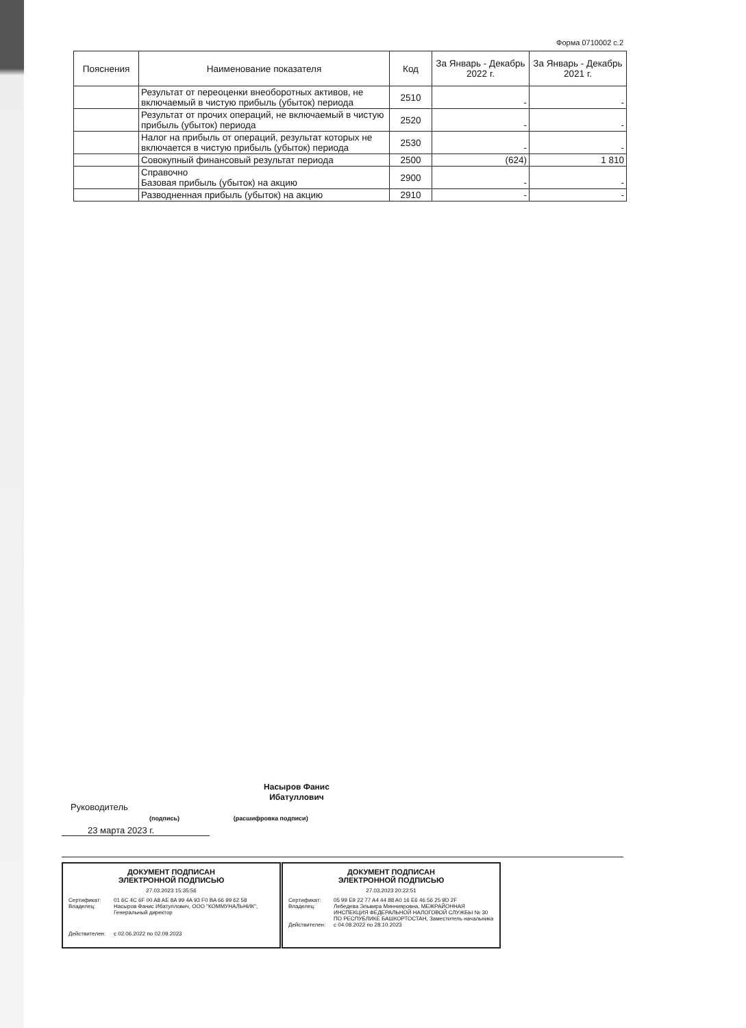Форма 0710002 с.2
| Пояснения | Наименование показателя | Код | За Январь - Декабрь 2022 г. | За Январь - Декабрь 2021 г. |
| --- | --- | --- | --- | --- |
| | Результат от переоценки внеоборотных активов, не включаемый в чистую прибыль (убыток) периода | 2510 | - | - |
| | Результат от прочих операций, не включаемый в чистую прибыль (убыток) периода | 2520 | - | - |
| | Налог на прибыль от операций, результат которых не включается в чистую прибыль (убыток) периода | 2530 | - | - |
| | Совокупный финансовый результат периода | 2500 | (624) | 1 810 |
| | Справочно Базовая прибыль (убыток) на акцию | 2900 | - | - |
| | Разводненная прибыль (убыток) на акцию | 2910 | - | - |
Насыров Фанис Ибатуллович
Руководитель
(подпись) (расшифровка подписи)
23 марта 2023 г.
ДОКУМЕНТ ПОДПИСАН
ЭЛЕКТРОННОЙ ПОДПИСЬЮ
27.03.2023 15:35:56
Сертификат: 01 6C 4C 6F 00 A8 AE 8A 99 4A 93 F0 BA 66 99 62 58
Владелец: Насыров Фанис Ибатуллович, ООО "КОММУНАЛЬНИК", Генеральный директор
Действителен: с 02.06.2022 по 02.09.2023
ДОКУМЕНТ ПОДПИСАН
ЭЛЕКТРОННОЙ ПОДПИСЬЮ
27.03.2023 20:22:51
Сертификат: 05 99 E9 22 77 A4 44 88 A0 16 E6 46 56 25 9D 2F
Владелец: Лебедева Эльвира Миннияровна, МЕЖРАЙОННАЯ ИНСПЕКЦИЯ ФЕДЕРАЛЬНОЙ НАЛОГОВОЙ СЛУЖБЫ № 30 ПО РЕСПУБЛИКЕ БАШКОРТОСТАН, Заместитель начальника
Действителен: с 04.08.2022 по 28.10.2023